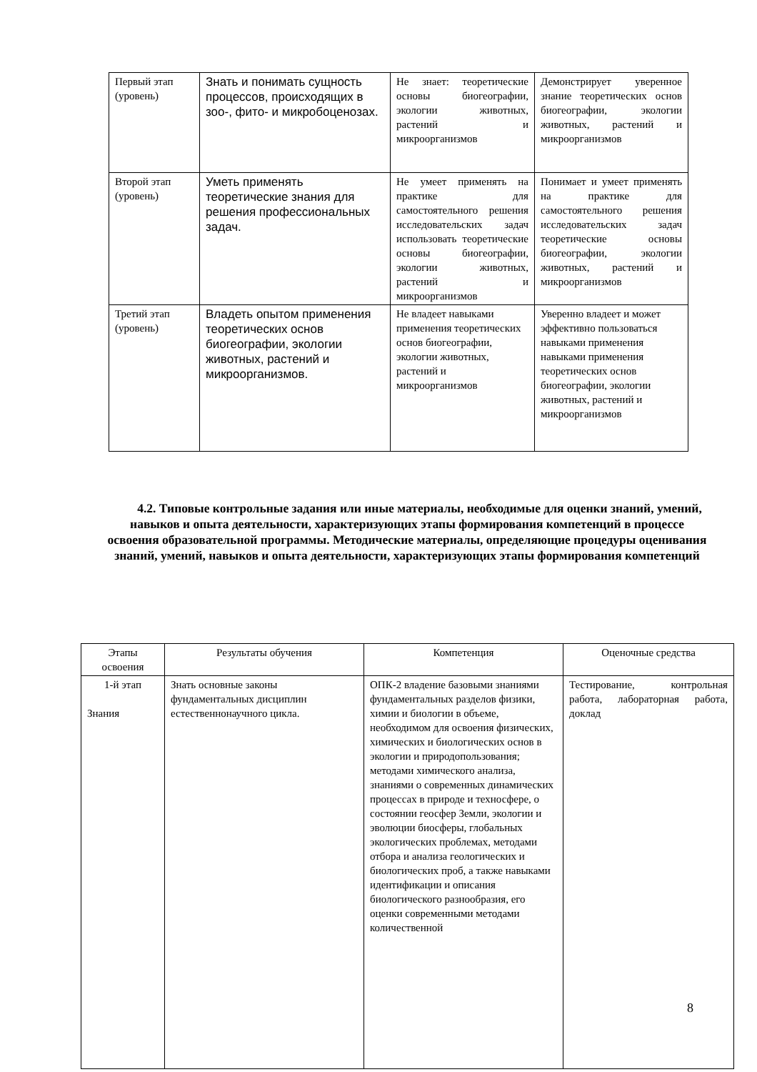| Первый этап (уровень) | Знать и понимать сущность процессов, происходящих в зоо-, фито- и микробоценозах. | Не знает: теоретические основы биогеографии, экологии животных, растений и микроорганизмов | Демонстрирует уверенное знание теоретических основ биогеографии, экологии животных, растений и микроорганизмов |
| Второй этап (уровень) | Уметь применять теоретические знания для решения профессиональных задач. | Не умеет применять на практике для самостоятельного решения исследовательских задач использовать теоретические основы биогеографии, экологии животных, растений и микроорганизмов | Понимает и умеет применять на практике для самостоятельного решения исследовательских задач теоретические основы биогеографии, экологии животных, растений и микроорганизмов |
| Третий этап (уровень) | Владеть опытом применения теоретических основ биогеографии, экологии животных, растений и микроорганизмов. | Не владеет навыками применения теоретических основ биогеографии, экологии животных, растений и микроорганизмов | Уверенно владеет и может эффективно пользоваться навыками применения навыками применения теоретических основ биогеографии, экологии животных, растений и микроорганизмов |
4.2. Типовые контрольные задания или иные материалы, необходимые для оценки знаний, умений, навыков и опыта деятельности, характеризующих этапы формирования компетенций в процессе освоения образовательной программы. Методические материалы, определяющие процедуры оценивания знаний, умений, навыков и опыта деятельности, характеризующих этапы формирования компетенций
| Этапы освоения | Результаты обучения | Компетенция | Оценочные средства |
| --- | --- | --- | --- |
| 1-й этап Знания | Знать основные законы фундаментальных дисциплин естественнонаучного цикла. | ОПК-2 владение базовыми знаниями фундаментальных разделов физики, химии и биологии в объеме, необходимом для освоения физических, химических и биологических основ в экологии и природопользования; методами химического анализа, знаниями о современных динамических процессах в природе и техносфере, о состоянии геосфер Земли, экологии и эволюции биосферы, глобальных экологических проблемах, методами отбора и анализа геологических и биологических проб, а также навыками идентификации и описания биологического разнообразия, его оценки современными методами количественной | Тестирование, контрольная работа, лабораторная работа, доклад |
8